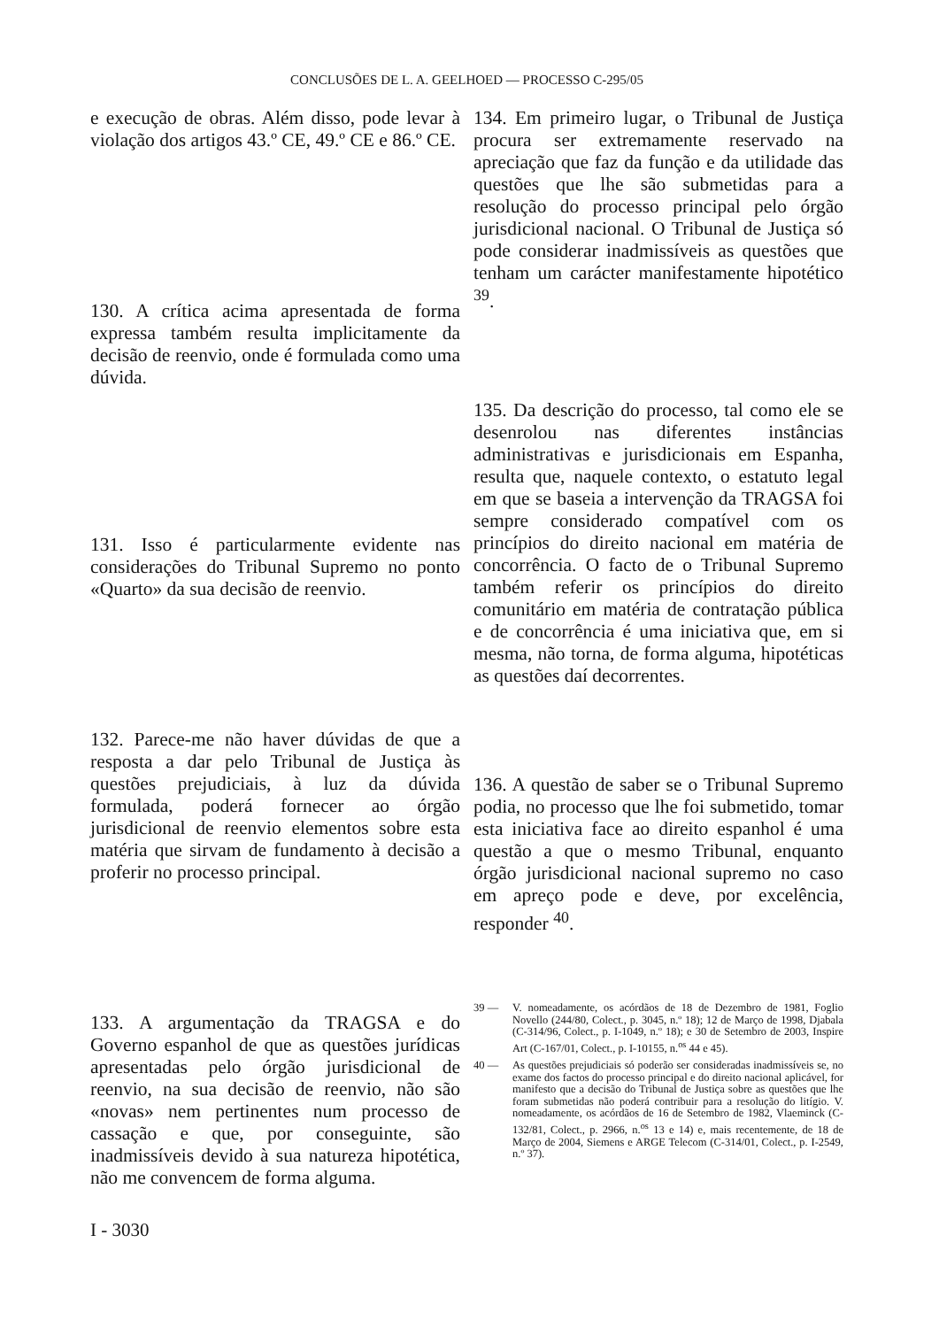CONCLUSÕES DE L. A. GEELHOED — PROCESSO C-295/05
e execução de obras. Além disso, pode levar à violação dos artigos 43.º CE, 49.º CE e 86.º CE.
130. A crítica acima apresentada de forma expressa também resulta implicitamente da decisão de reenvio, onde é formulada como uma dúvida.
131. Isso é particularmente evidente nas considerações do Tribunal Supremo no ponto «Quarto» da sua decisão de reenvio.
132. Parece-me não haver dúvidas de que a resposta a dar pelo Tribunal de Justiça às questões prejudiciais, à luz da dúvida formulada, poderá fornecer ao órgão jurisdicional de reenvio elementos sobre esta matéria que sirvam de fundamento à decisão a proferir no processo principal.
133. A argumentação da TRAGSA e do Governo espanhol de que as questões jurídicas apresentadas pelo órgão jurisdicional de reenvio, na sua decisão de reenvio, não são «novas» nem pertinentes num processo de cassação e que, por conseguinte, são inadmissíveis devido à sua natureza hipotética, não me convencem de forma alguma.
I - 3030
134. Em primeiro lugar, o Tribunal de Justiça procura ser extremamente reservado na apreciação que faz da função e da utilidade das questões que lhe são submetidas para a resolução do processo principal pelo órgão jurisdicional nacional. O Tribunal de Justiça só pode considerar inadmissíveis as questões que tenham um carácter manifestamente hipotético <sup>39</sup>.
135. Da descrição do processo, tal como ele se desenrolou nas diferentes instâncias administrativas e jurisdicionais em Espanha, resulta que, naquele contexto, o estatuto legal em que se baseia a intervenção da TRAGSA foi sempre considerado compatível com os princípios do direito nacional em matéria de concorrência. O facto de o Tribunal Supremo também referir os princípios do direito comunitário em matéria de contratação pública e de concorrência é uma iniciativa que, em si mesma, não torna, de forma alguma, hipotéticas as questões daí decorrentes.
136. A questão de saber se o Tribunal Supremo podia, no processo que lhe foi submetido, tomar esta iniciativa face ao direito espanhol é uma questão a que o mesmo Tribunal, enquanto órgão jurisdicional nacional supremo no caso em apreço pode e deve, por excelência, responder <sup>40</sup>.
39 — V. nomeadamente, os acórdãos de 18 de Dezembro de 1981, Foglio Novello (244/80, Colect., p. 3045, n.º 18); 12 de Março de 1998, Djabala (C-314/96, Colect., p. I-1049, n.º 18); e 30 de Setembro de 2003, Inspire Art (C-167/01, Colect., p. I-10155, n.<sup>os</sup> 44 e 45).
40 — As questões prejudiciais só poderão ser consideradas inadmissíveis se, no exame dos factos do processo principal e do direito nacional aplicável, for manifesto que a decisão do Tribunal de Justiça sobre as questões que lhe foram submetidas não poderá contribuir para a resolução do litígio. V. nomeadamente, os acórdãos de 16 de Setembro de 1982, Vlaeminck (C-132/81, Colect., p. 2966, n.<sup>os</sup> 13 e 14) e, mais recentemente, de 18 de Março de 2004, Siemens e ARGE Telecom (C-314/01, Colect., p. I-2549, n.º 37).